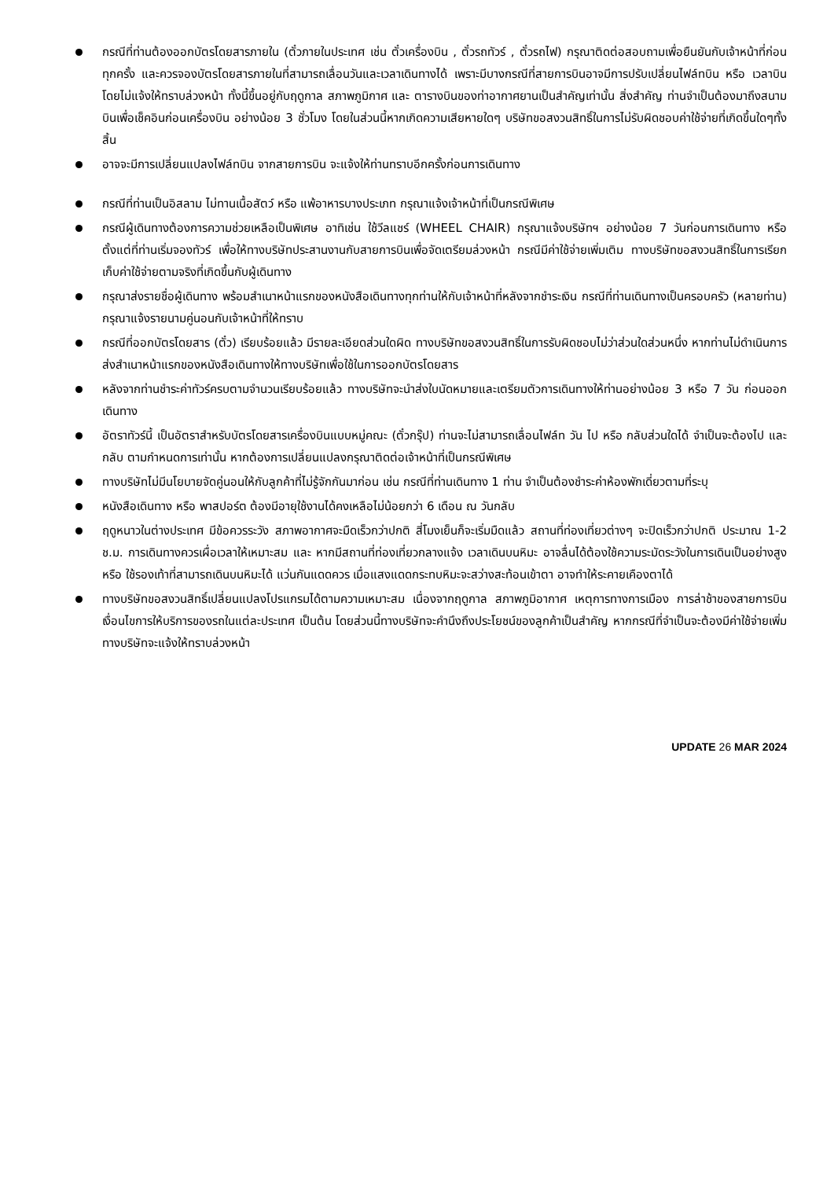กรณีที่ท่านต้องออกบัตรโดยสารภายใน (ตั๋วภายในประเทศ เช่น ตั๋วเครื่องบิน , ตั๋วรถทัวร์ , ตั๋วรถไฟ) กรุณาติดต่อสอบถามเพื่อยืนยันกับเจ้าหน้าที่ก่อนทุกครั้ง และควรจองบัตรโดยสารภายในที่สามารถเลื่อนวันและเวลาเดินทางได้ เพราะมีบางกรณีที่สายการบินอาจมีการปรับเปลี่ยนไฟล์ทบิน หรือ เวลาบิน โดยไม่แจ้งให้ทราบล่วงหน้า ทั้งนี้ขึ้นอยู่กับฤดูกาล สภาพภูมิกาศ และ ตารางบินของท่าอากาศยานเป็นสำคัญเท่านั้น สิ่งสำคัญ ท่านจำเป็นต้องมาถึงสนามบินเพื่อเช็คอินก่อนเครื่องบิน อย่างน้อย 3 ชั่วโมง โดยในส่วนนี้หากเกิดความเสียหายใดๆ บริษัทขอสงวนสิทธิ์ในการไม่รับผิดชอบค่าใช้จ่ายที่เกิดขึ้นใดๆทั้งสิ้น
อาจจะมีการเปลี่ยนแปลงไฟล์ทบิน จากสายการบิน จะแจ้งให้ท่านทราบอีกครั้งก่อนการเดินทาง
กรณีที่ท่านเป็นอิสลาม ไม่ทานเนื้อสัตว์ หรือ แพ้อาหารบางประเภท กรุณาแจ้งเจ้าหน้าที่เป็นกรณีพิเศษ
กรณีผู้เดินทางต้องการความช่วยเหลือเป็นพิเศษ อาทิเช่น ใช้วีลแชร์ (WHEEL CHAIR) กรุณาแจ้งบริษัทฯ อย่างน้อย 7 วันก่อนการเดินทาง หรือตั้งแต่ที่ท่านเริ่มจองทัวร์ เพื่อให้ทางบริษัทประสานงานกับสายการบินเพื่อจัดเตรียมล่วงหน้า กรณีมีค่าใช้จ่ายเพิ่มเติม ทางบริษัทขอสงวนสิทธิ์ในการเรียกเก็บค่าใช้จ่ายตามจริงที่เกิดขึ้นกับผู้เดินทาง
กรุณาส่งรายชื่อผู้เดินทาง พร้อมสำเนาหน้าแรกของหนังสือเดินทางทุกท่านให้กับเจ้าหน้าที่หลังจากชำระเงิน กรณีที่ท่านเดินทางเป็นครอบครัว (หลายท่าน) กรุณาแจ้งรายนามคู่นอนกับเจ้าหน้าที่ให้ทราบ
กรณีที่ออกบัตรโดยสาร (ตั๋ว) เรียบร้อยแล้ว มีรายละเอียดส่วนใดผิด ทางบริษัทขอสงวนสิทธิ์ในการรับผิดชอบไม่ว่าส่วนใดส่วนหนึ่ง หากท่านไม่ดำเนินการส่งสำเนาหน้าแรกของหนังสือเดินทางให้ทางบริษัทเพื่อใช้ในการออกบัตรโดยสาร
หลังจากท่านชำระค่าทัวร์ครบตามจำนวนเรียบร้อยแล้ว ทางบริษัทจะนำส่งใบนัดหมายและเตรียมตัวการเดินทางให้ท่านอย่างน้อย 3 หรือ 7 วัน ก่อนออกเดินทาง
อัตราทัวร์นี้ เป็นอัตราสำหรับบัตรโดยสารเครื่องบินแบบหมู่คณะ (ตั๋วกรุ๊ป) ท่านจะไม่สามารถเลื่อนไฟล์ท วัน ไป หรือ กลับส่วนใดได้ จำเป็นจะต้องไป และ กลับ ตามกำหนดการเท่านั้น หากต้องการเปลี่ยนแปลงกรุณาติดต่อเจ้าหน้าที่เป็นกรณีพิเศษ
ทางบริษัทไม่มีนโยบายจัดคู่นอนให้กับลูกค้าที่ไม่รู้จักกันมาก่อน เช่น กรณีที่ท่านเดินทาง 1 ท่าน จำเป็นต้องชำระค่าห้องพักเดี่ยวตามที่ระบุ
หนังสือเดินทาง หรือ พาสปอร์ต ต้องมีอายุใช้งานได้คงเหลือไม่น้อยกว่า 6 เดือน ณ วันกลับ
ฤดูหนาวในต่างประเทศ มีข้อควรระวัง สภาพอากาศจะมืดเร็วกว่าปกติ สี่โมงเย็นก็จะเริ่มมืดแล้ว สถานที่ท่องเที่ยวต่างๆ จะปิดเร็วกว่าปกติ ประมาณ 1-2 ช.ม. การเดินทางควรเผื่อเวลาให้เหมาะสม และ หากมีสถานที่ท่องเที่ยวกลางแจ้ง เวลาเดินบนหิมะ อาจลื่นได้ต้องใช้ความระมัดระวังในการเดินเป็นอย่างสูง หรือ ใช้รองเท้าที่สามารถเดินบนหิมะได้ แว่นกันแดดควร เมื่อแสงแดดกระทบหิมะจะสว่างสะท้อนเข้าตา อาจทำให้ระคายเคืองตาได้
ทางบริษัทขอสงวนสิทธิ์เปลี่ยนแปลงโปรแกรมได้ตามความเหมาะสม เนื่องจากฤดูกาล สภาพภูมิอากาศ เหตุการทางการเมือง การล่าช้าของสายการบิน เงื่อนไขการให้บริการของรถในแต่ละประเทศ เป็นต้น โดยส่วนนี้ทางบริษัทจะคำนึงถึงประโยชน์ของลูกค้าเป็นสำคัญ หากกรณีที่จำเป็นจะต้องมีค่าใช้จ่ายเพิ่ม ทางบริษัทจะแจ้งให้ทราบล่วงหน้า
UPDATE 26 MAR 2024